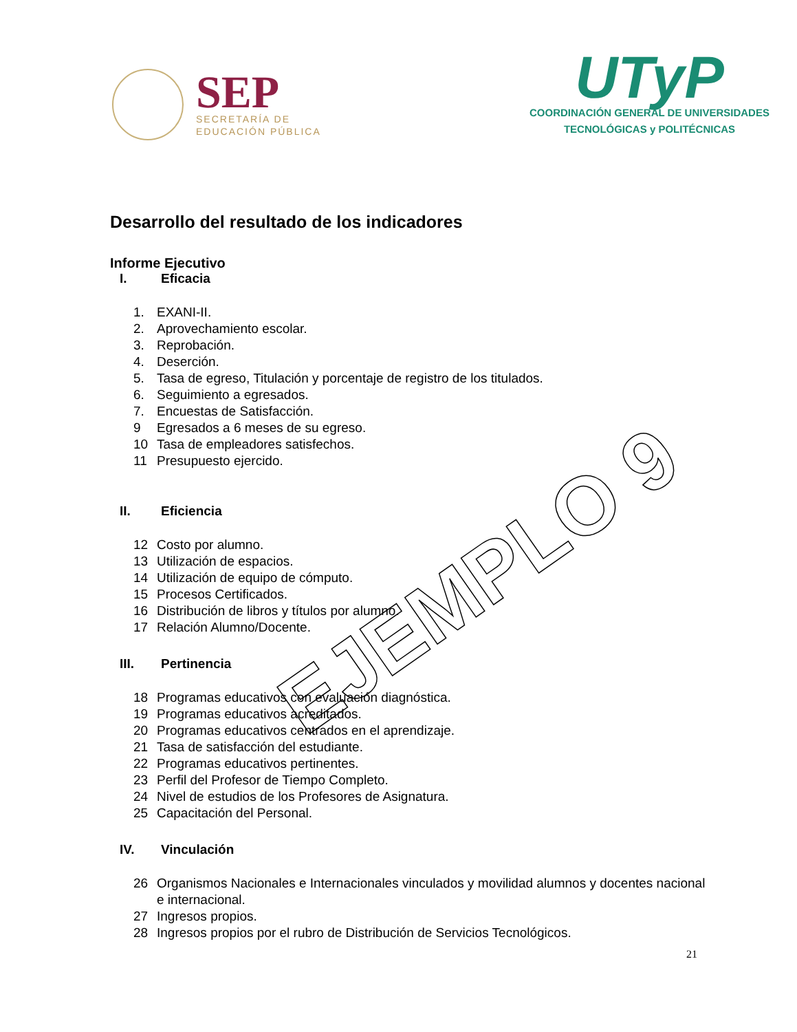SEP
SECRETARÍA DE
EDUCACIÓN PÚBLICA
UTyP
COORDINACIÓN GENERAL DE UNIVERSIDADES
TECNOLÓGICAS y POLITÉCNICAS
Desarrollo del resultado de los indicadores
Informe Ejecutivo
I. Eficacia
1. EXANI-II.
2. Aprovechamiento escolar.
3. Reprobación.
4. Deserción.
5. Tasa de egreso, Titulación y porcentaje de registro de los titulados.
6. Seguimiento a egresados.
7. Encuestas de Satisfacción.
9 Egresados a 6 meses de su egreso.
10 Tasa de empleadores satisfechos.
11 Presupuesto ejercido.
II. Eficiencia
12 Costo por alumno.
13 Utilización de espacios.
14 Utilización de equipo de cómputo.
15 Procesos Certificados.
16 Distribución de libros y títulos por alumno.
17 Relación Alumno/Docente.
III. Pertinencia
18 Programas educativos con evaluación diagnóstica.
19 Programas educativos acreditados.
20 Programas educativos centrados en el aprendizaje.
21 Tasa de satisfacción del estudiante.
22 Programas educativos pertinentes.
23 Perfil del Profesor de Tiempo Completo.
24 Nivel de estudios de los Profesores de Asignatura.
25 Capacitación del Personal.
IV. Vinculación
26 Organismos Nacionales e Internacionales vinculados y movilidad alumnos y docentes nacional e internacional.
27 Ingresos propios.
28 Ingresos propios por el rubro de Distribución de Servicios Tecnológicos.
21
EJEMPLO 9